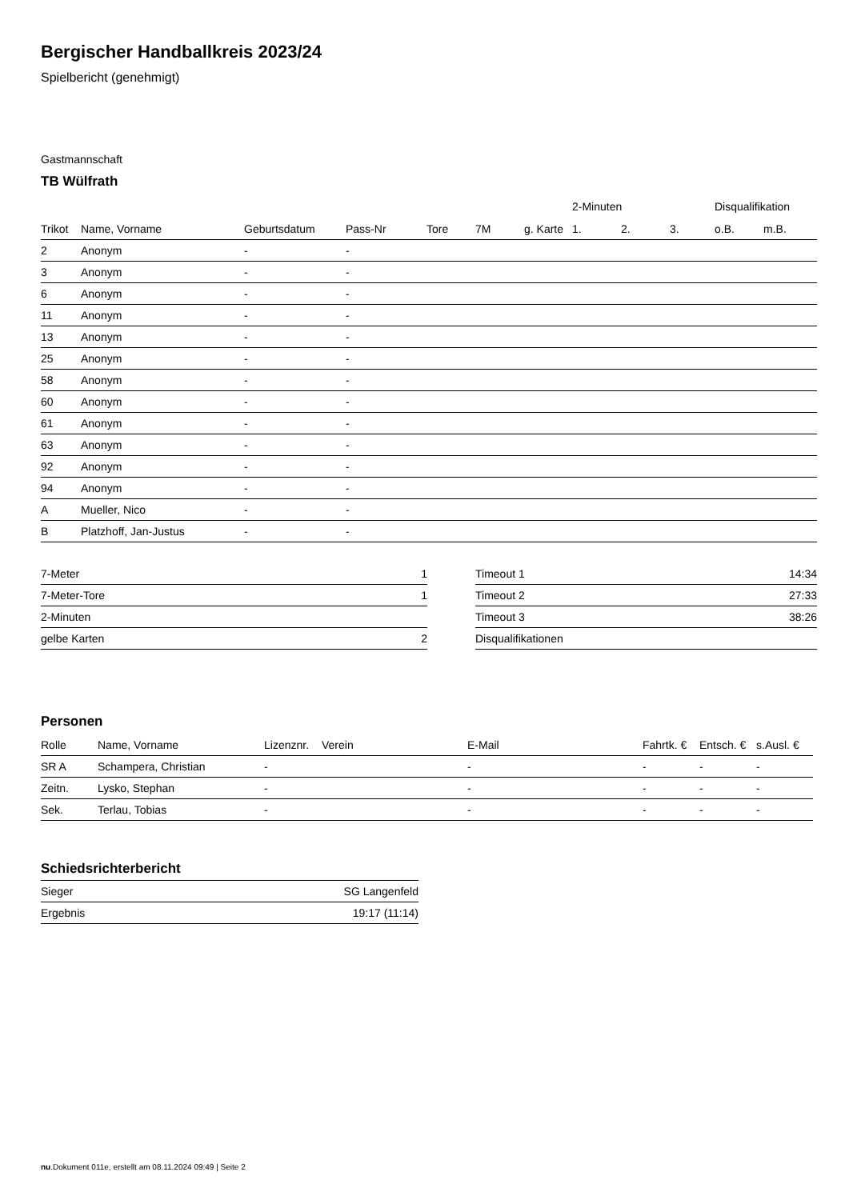Bergischer Handballkreis 2023/24
Spielbericht (genehmigt)
Gastmannschaft
TB Wülfrath
| | | | | | | | 2-Minuten | | | Disqualifikation | |
| --- | --- | --- | --- | --- | --- | --- | --- | --- | --- | --- | --- |
| Trikot | Name, Vorname | Geburtsdatum | Pass-Nr | Tore | 7M | g. Karte | 1. | 2. | 3. | o.B. | m.B. |
| 2 | Anonym | - | - | | | | | | | | |
| 3 | Anonym | - | - | | | | | | | | |
| 6 | Anonym | - | - | | | | | | | | |
| 11 | Anonym | - | - | | | | | | | | |
| 13 | Anonym | - | - | | | | | | | | |
| 25 | Anonym | - | - | | | | | | | | |
| 58 | Anonym | - | - | | | | | | | | |
| 60 | Anonym | - | - | | | | | | | | |
| 61 | Anonym | - | - | | | | | | | | |
| 63 | Anonym | - | - | | | | | | | | |
| 92 | Anonym | - | - | | | | | | | | |
| 94 | Anonym | - | - | | | | | | | | |
| A | Mueller, Nico | - | - | | | | | | | | |
| B | Platzhoff, Jan-Justus | - | - | | | | | | | | |
| 7-Meter | 1 |
| 7-Meter-Tore | 1 |
| 2-Minuten | |
| gelbe Karten | 2 |
| Timeout 1 | 14:34 |
| Timeout 2 | 27:33 |
| Timeout 3 | 38:26 |
| Disqualifikationen | |
Personen
| Rolle | Name, Vorname | Lizenznr. | Verein | E-Mail | Fahrtk. € | Entsch. € | s.Ausl. € |
| --- | --- | --- | --- | --- | --- | --- | --- |
| SR A | Schampera, Christian | - | | - | - | - | - |
| Zeitn. | Lysko, Stephan | - | | - | - | - | - |
| Sek. | Terlau, Tobias | - | | - | - | - | - |
Schiedsrichterbericht
| Sieger | SG Langenfeld |
| Ergebnis | 19:17 (11:14) |
nu.Dokument 011e, erstellt am 08.11.2024 09:49 | Seite 2